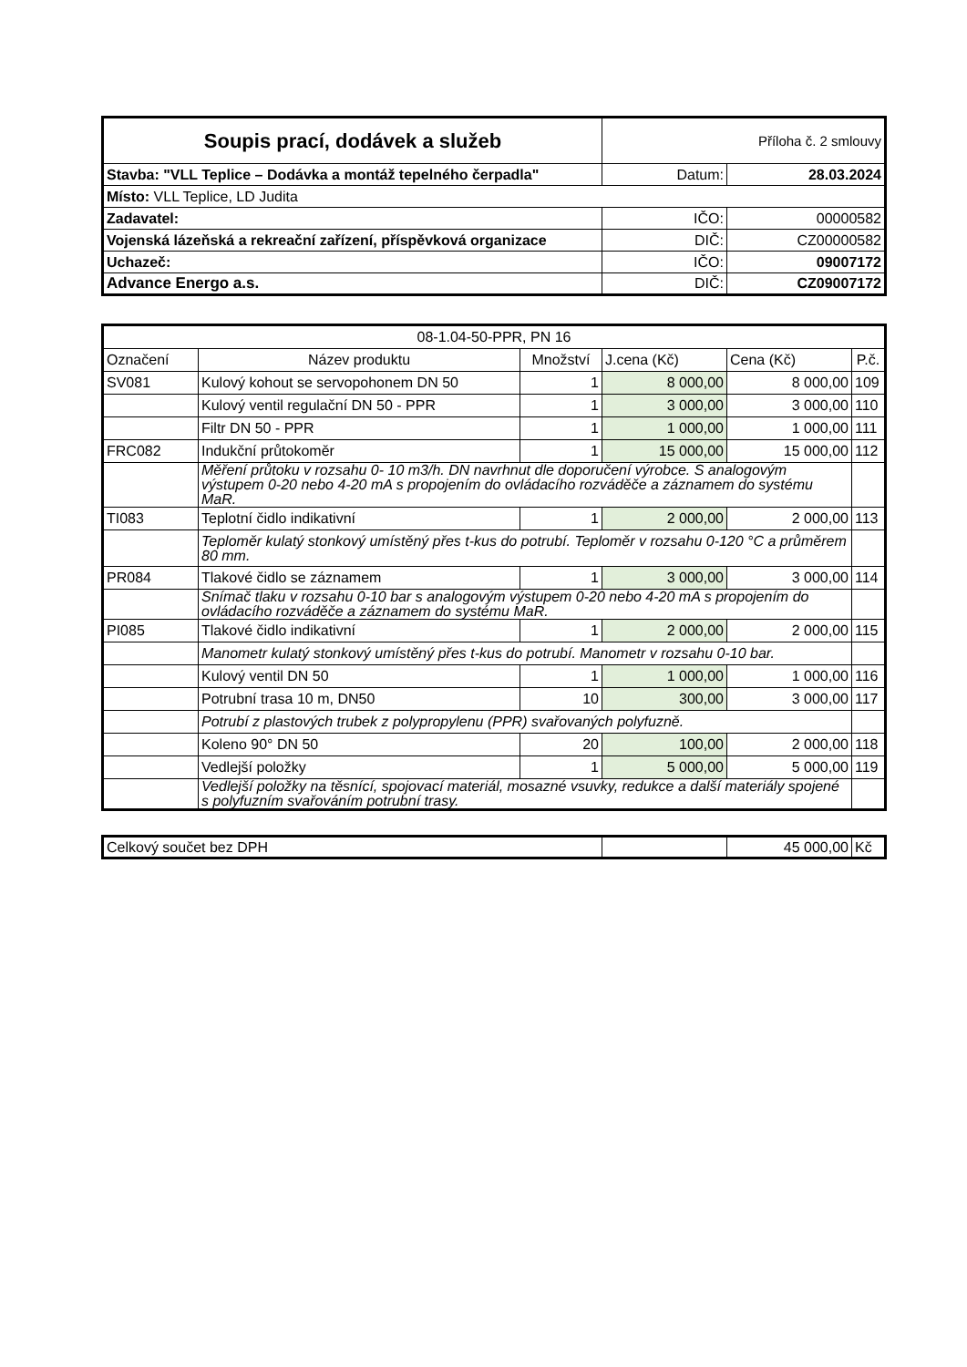| Soupis prací, dodávek a služeb | Příloha č. 2 smlouvy | |
| Stavba: "VLL Teplice – Dodávka a montáž tepelného čerpadla" | Datum: | 28.03.2024 |
| Místo: VLL Teplice, LD Judita | | |
| Zadavatel: | IČO: | 00000582 |
| Vojenská lázeňská a rekreační zařízení, příspěvková organizace | DIČ: | CZ00000582 |
| Uchazeč: | IČO: | 09007172 |
| Advance Energo a.s. | DIČ: | CZ09007172 |
| 08-1.04-50-PPR, PN 16 | | | | | |
| Označení | Název produktu | Množství | J.cena (Kč) | Cena (Kč) | P.č. |
| SV081 | Kulový kohout se servopohonem DN 50 | 1 | 8 000,00 | 8 000,00 | 109 |
| | Kulový ventil regulační DN 50 - PPR | 1 | 3 000,00 | 3 000,00 | 110 |
| | Filtr DN 50 - PPR | 1 | 1 000,00 | 1 000,00 | 111 |
| FRC082 | Indukční průtokoměr | 1 | 15 000,00 | 15 000,00 | 112 |
| | Měření průtoku v rozsahu 0- 10 m3/h. DN navrhnut dle doporučení výrobce. S analogovým výstupem 0-20 nebo 4-20 mA s propojením do ovládacího rozváděče a záznamem do systému MaR. | | | | |
| TI083 | Teplotní čidlo indikativní | 1 | 2 000,00 | 2 000,00 | 113 |
| | Teploměr kulatý stonkový umístěný přes t-kus do potrubí. Teploměr v rozsahu 0-120 °C a průměrem 80 mm. | | | | |
| PR084 | Tlakové čidlo se záznamem | 1 | 3 000,00 | 3 000,00 | 114 |
| | Snímač tlaku v rozsahu 0-10 bar s analogovým výstupem 0-20 nebo 4-20 mA s propojením do ovládacího rozváděče a záznamem do systému MaR. | | | | |
| PI085 | Tlakové čidlo indikativní | 1 | 2 000,00 | 2 000,00 | 115 |
| | Manometr kulatý stonkový umístěný přes t-kus do potrubí. Manometr v rozsahu 0-10 bar. | | | | |
| | Kulový ventil DN 50 | 1 | 1 000,00 | 1 000,00 | 116 |
| | Potrubní trasa 10 m, DN50 | 10 | 300,00 | 3 000,00 | 117 |
| | Potrubí z plastových trubek z polypropylenu (PPR) svařovaných polyfuzně. | | | | |
| | Koleno 90° DN 50 | 20 | 100,00 | 2 000,00 | 118 |
| | Vedlejší položky | 1 | 5 000,00 | 5 000,00 | 119 |
| | Vedlejší položky na těsnící, spojovací materiál, mosazné vsuvky, redukce a další materiály spojené s polyfuzním svařováním potrubní trasy. | | | | |
| Celkový součet bez DPH | | 45 000,00 | Kč |